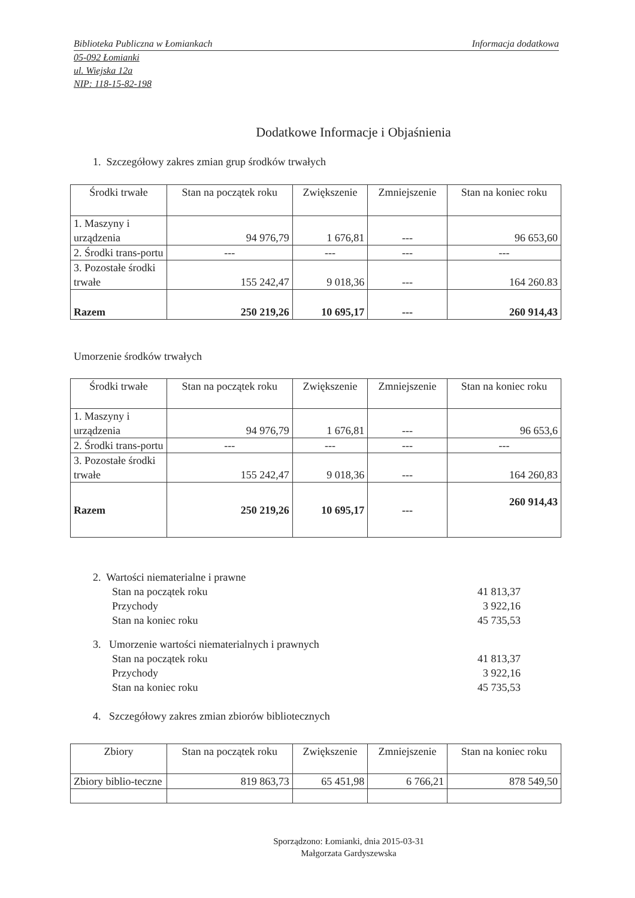Biblioteka Publiczna w Łomiankach Informacja dodatkowa
05-092 Łomianki
ul. Wiejska 12a
NIP: 118-15-82-198
Dodatkowe Informacje i Objaśnienia
1. Szczegółowy zakres zmian grup środków trwałych
| Środki trwałe | Stan na początek roku | Zwiększenie | Zmniejszenie | Stan na koniec roku |
| --- | --- | --- | --- | --- |
| 1. Maszyny i urządzenia | 94 976,79 | 1 676,81 | --- | 96 653,60 |
| 2. Środki trans-portu | --- | --- | --- | --- |
| 3. Pozostałe środki trwałe | 155 242,47 | 9 018,36 | --- | 164 260.83 |
| Razem | 250 219,26 | 10 695,17 | --- | 260 914,43 |
Umorzenie środków trwałych
| Środki trwałe | Stan na początek roku | Zwiększenie | Zmniejszenie | Stan na koniec roku |
| --- | --- | --- | --- | --- |
| 1. Maszyny i urządzenia | 94 976,79 | 1 676,81 | --- | 96 653,6 |
| 2. Środki trans-portu | --- | --- | --- | --- |
| 3. Pozostałe środki trwałe | 155 242,47 | 9 018,36 | --- | 164 260,83 |
| Razem | 250 219,26 | 10 695,17 | --- | 260 914,43 |
2. Wartości niematerialne i prawne
Stan na początek roku 41 813,37
Przychody 3 922,16
Stan na koniec roku 45 735,53
3. Umorzenie wartości niematerialnych i prawnych
Stan na początek roku 41 813,37
Przychody 3 922,16
Stan na koniec roku 45 735,53
4. Szczegółowy zakres zmian zbiorów bibliotecznych
| Zbiory | Stan na początek roku | Zwiększenie | Zmniejszenie | Stan na koniec roku |
| --- | --- | --- | --- | --- |
| Zbiory biblio-teczne | 819 863,73 | 65 451,98 | 6 766,21 | 878 549,50 |
Sporządzono: Łomianki, dnia 2015-03-31
Małgorzata Gardyszewska